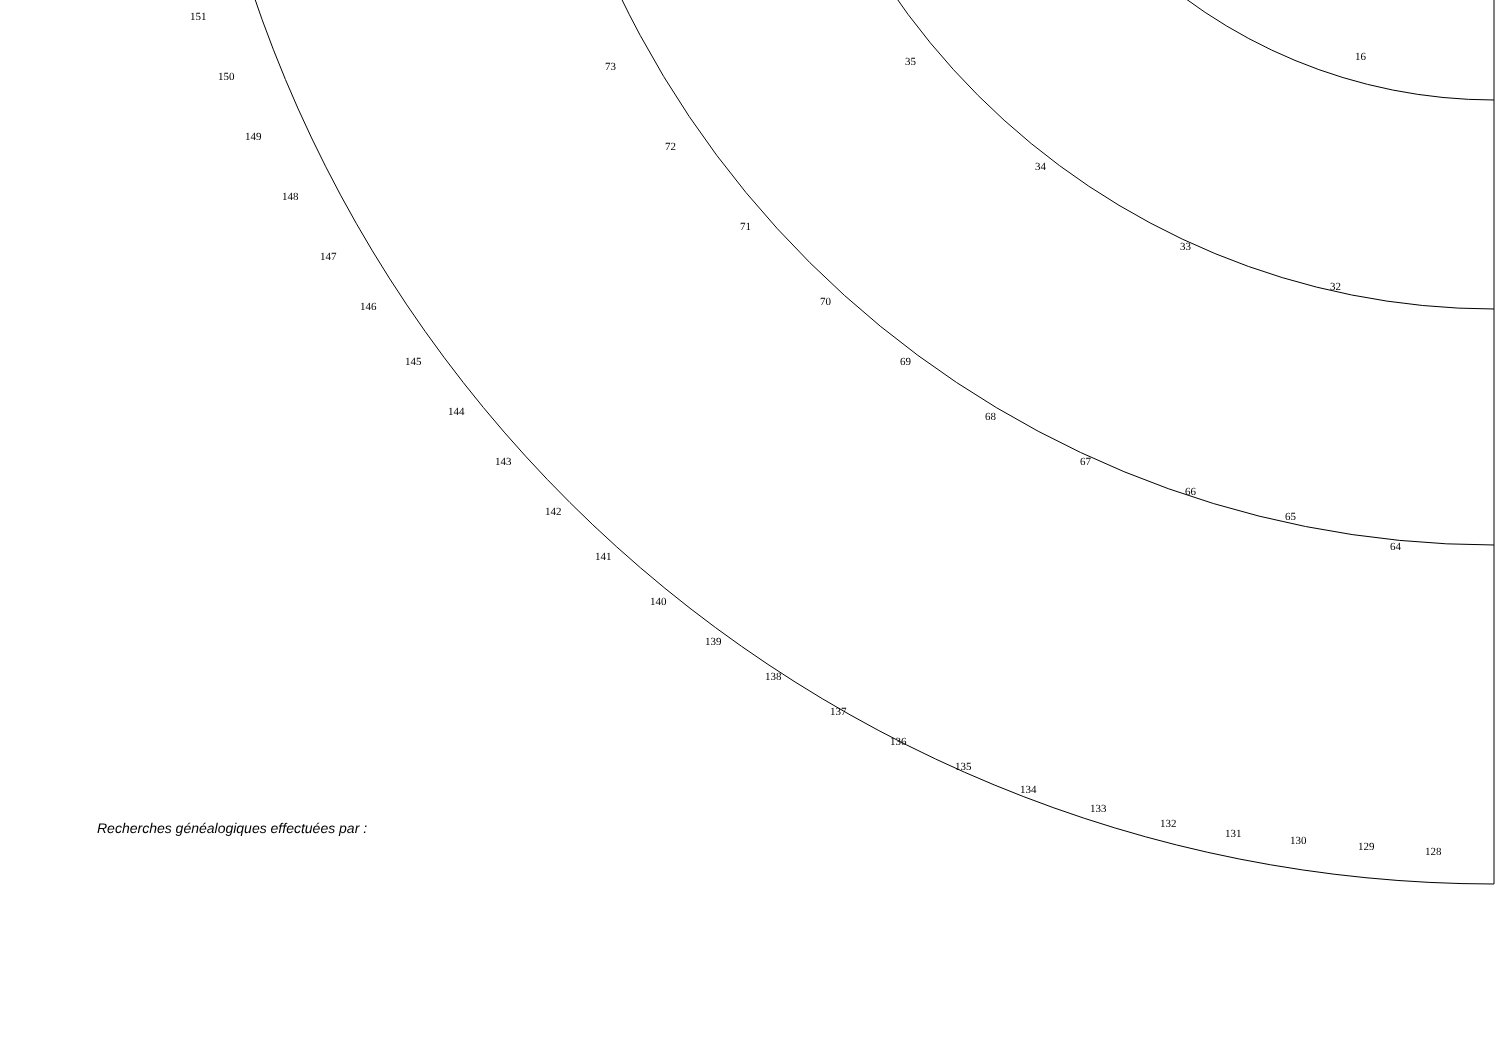128
129
130
131
132
133
134
135
136
137
138
139
140
141
142
143
144
145
146
147
148
149
150
151
64
65
66
67
68
69
70
71
72
73
32
33
34
35
16
Recherches généalogiques effectuées par :